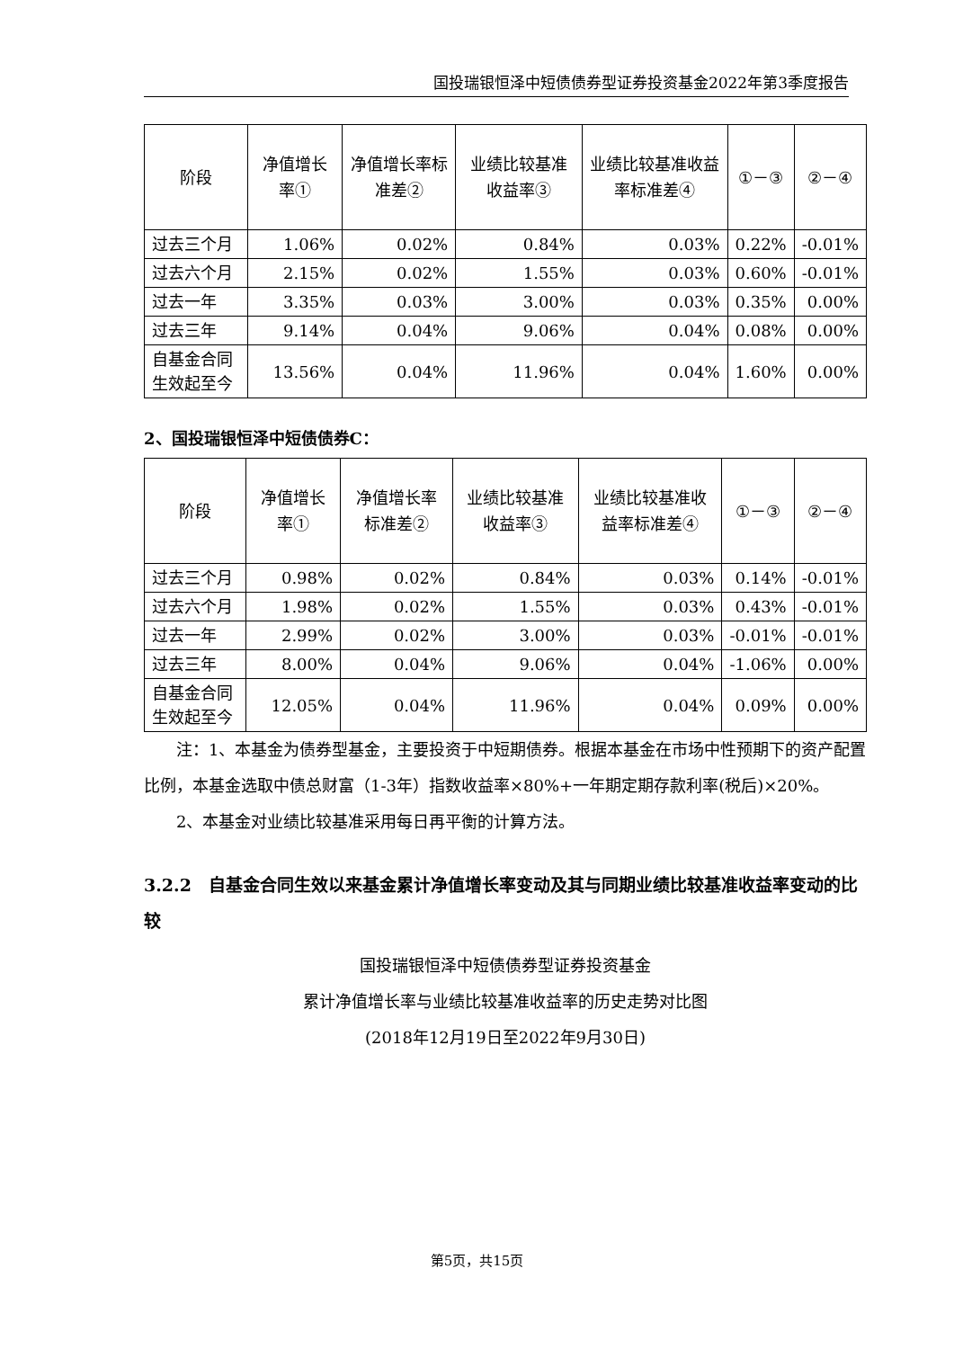国投瑞银恒泽中短债债券型证券投资基金2022年第3季度报告
| 阶段 | 净值增长率① | 净值增长率标准差② | 业绩比较基准收益率③ | 业绩比较基准收益率标准差④ | ①－③ | ②－④ |
| --- | --- | --- | --- | --- | --- | --- |
| 过去三个月 | 1.06% | 0.02% | 0.84% | 0.03% | 0.22% | -0.01% |
| 过去六个月 | 2.15% | 0.02% | 1.55% | 0.03% | 0.60% | -0.01% |
| 过去一年 | 3.35% | 0.03% | 3.00% | 0.03% | 0.35% | 0.00% |
| 过去三年 | 9.14% | 0.04% | 9.06% | 0.04% | 0.08% | 0.00% |
| 自基金合同生效起至今 | 13.56% | 0.04% | 11.96% | 0.04% | 1.60% | 0.00% |
2、国投瑞银恒泽中短债债券C：
| 阶段 | 净值增长率① | 净值增长率标准差② | 业绩比较基准收益率③ | 业绩比较基准收益率标准差④ | ①－③ | ②－④ |
| --- | --- | --- | --- | --- | --- | --- |
| 过去三个月 | 0.98% | 0.02% | 0.84% | 0.03% | 0.14% | -0.01% |
| 过去六个月 | 1.98% | 0.02% | 1.55% | 0.03% | 0.43% | -0.01% |
| 过去一年 | 2.99% | 0.02% | 3.00% | 0.03% | -0.01% | -0.01% |
| 过去三年 | 8.00% | 0.04% | 9.06% | 0.04% | -1.06% | 0.00% |
| 自基金合同生效起至今 | 12.05% | 0.04% | 11.96% | 0.04% | 0.09% | 0.00% |
注：1、本基金为债券型基金，主要投资于中短期债券。根据本基金在市场中性预期下的资产配置比例，本基金选取中债总财富（1-3年）指数收益率×80%+一年期定期存款利率(税后)×20%。
2、本基金对业绩比较基准采用每日再平衡的计算方法。
3.2.2　自基金合同生效以来基金累计净值增长率变动及其与同期业绩比较基准收益率变动的比较
国投瑞银恒泽中短债债券型证券投资基金
累计净值增长率与业绩比较基准收益率的历史走势对比图
(2018年12月19日至2022年9月30日)
第5页，共15页